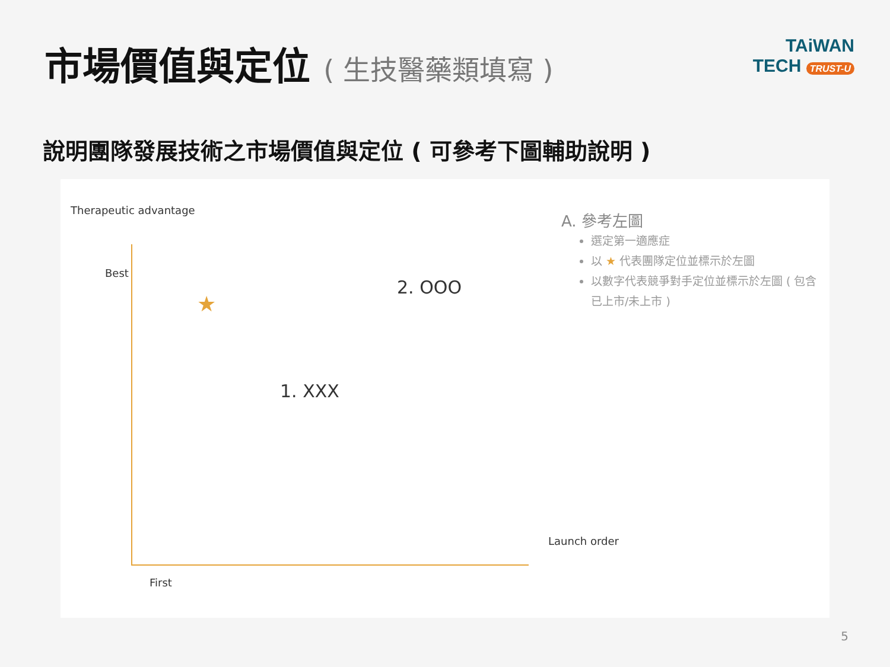市場價值與定位 ( 生技醫藥類填寫 )
TAiWAN
TECH TRUST-U
說明團隊發展技術之市場價值與定位 ( 可參考下圖輔助說明 )
Therapeutic advantage
Best
★
2. OOO
1. XXX
Launch order
First
A. 參考左圖
選定第一適應症
以 ★ 代表團隊定位並標示於左圖
以數字代表競爭對手定位並標示於左圖 ( 包含已上市/未上市 )
5